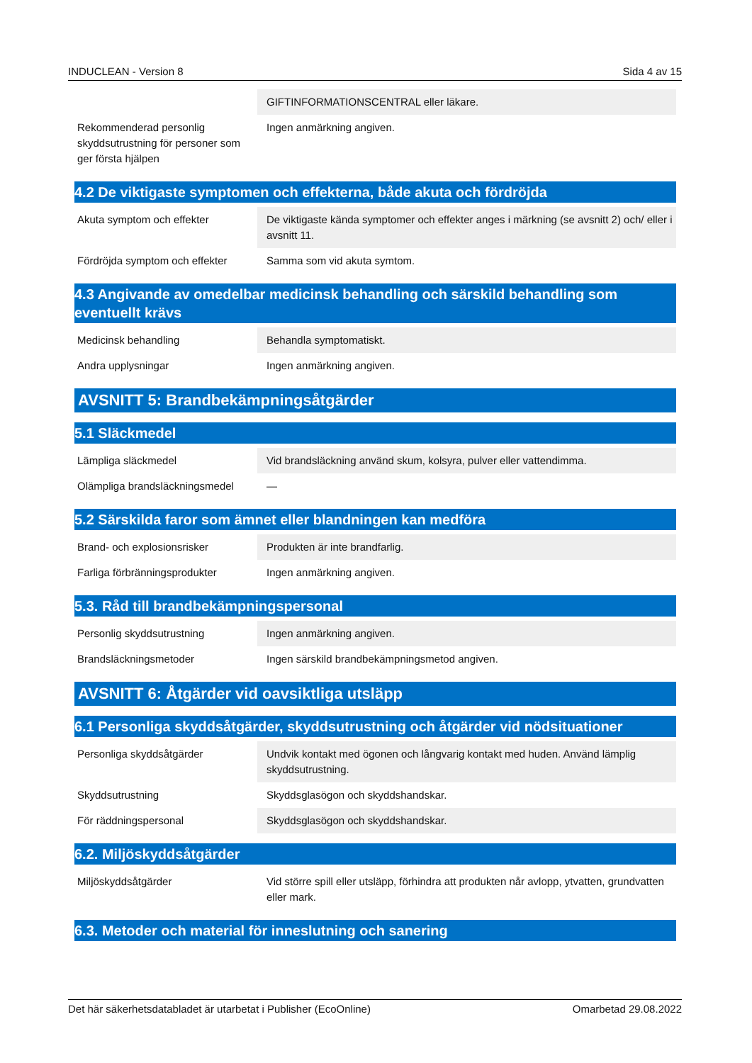INDUCLEAN - Version 8 Sida 4 av 15
| | GIFTINFORMATIONSCENTRAL eller läkare. |
| Rekommenderad personlig skyddsutrustning för personer som ger första hjälpen | Ingen anmärkning angiven. |
4.2 De viktigaste symptomen och effekterna, både akuta och fördröjda
| Akuta symptom och effekter | De viktigaste kända symptomer och effekter anges i märkning (se avsnitt 2) och/ eller i avsnitt 11. |
| Fördröjda symptom och effekter | Samma som vid akuta symtom. |
4.3 Angivande av omedelbar medicinsk behandling och särskild behandling som eventuellt krävs
| Medicinsk behandling | Behandla symptomatiskt. |
| Andra upplysningar | Ingen anmärkning angiven. |
AVSNITT 5: Brandbekämpningsåtgärder
5.1 Släckmedel
| Lämpliga släckmedel | Vid brandsläckning använd skum, kolsyra, pulver eller vattendimma. |
| Olämpliga brandsläckningsmedel | — |
5.2 Särskilda faror som ämnet eller blandningen kan medföra
| Brand- och explosionsrisker | Produkten är inte brandfarlig. |
| Farliga förbränningsprodukter | Ingen anmärkning angiven. |
5.3. Råd till brandbekämpningspersonal
| Personlig skyddsutrustning | Ingen anmärkning angiven. |
| Brandsläckningsmetoder | Ingen särskild brandbekämpningsmetod angiven. |
AVSNITT 6: Åtgärder vid oavsiktliga utsläpp
6.1 Personliga skyddsåtgärder, skyddsutrustning och åtgärder vid nödsituationer
| Personliga skyddsåtgärder | Undvik kontakt med ögonen och långvarig kontakt med huden. Använd lämplig skyddsutrustning. |
| Skyddsutrustning | Skyddsglasögon och skyddshandskar. |
| För räddningspersonal | Skyddsglasögon och skyddshandskar. |
6.2. Miljöskyddsåtgärder
| Miljöskyddsåtgärder | Vid större spill eller utsläpp, förhindra att produkten når avlopp, ytvatten, grundvatten eller mark. |
6.3. Metoder och material för inneslutning och sanering
Det här säkerhetsdatabladet är utarbetat i Publisher (EcoOnline) Omarbetad 29.08.2022